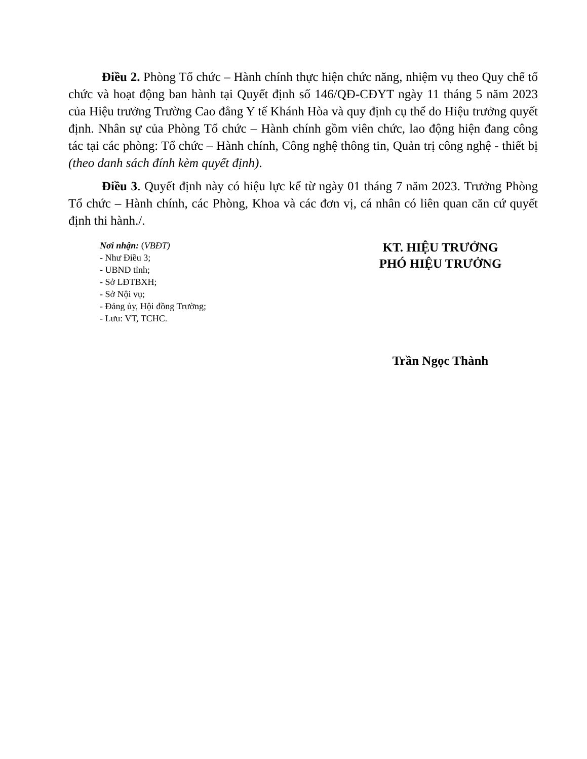Điều 2. Phòng Tổ chức – Hành chính thực hiện chức năng, nhiệm vụ theo Quy chế tổ chức và hoạt động ban hành tại Quyết định số 146/QĐ-CĐYT ngày 11 tháng 5 năm 2023 của Hiệu trưởng Trường Cao đẳng Y tế Khánh Hòa và quy định cụ thể do Hiệu trưởng quyết định. Nhân sự của Phòng Tổ chức – Hành chính gồm viên chức, lao động hiện đang công tác tại các phòng: Tổ chức – Hành chính, Công nghệ thông tin, Quản trị công nghệ - thiết bị (theo danh sách đính kèm quyết định).
Điều 3. Quyết định này có hiệu lực kể từ ngày 01 tháng 7 năm 2023. Trưởng Phòng Tổ chức – Hành chính, các Phòng, Khoa và các đơn vị, cá nhân có liên quan căn cứ quyết định thi hành./.
Nơi nhận: (VBĐT)
- Như Điều 3;
- UBND tỉnh;
- Sở LĐTBXH;
- Sở Nội vụ;
- Đảng ủy, Hội đồng Trường;
- Lưu: VT, TCHC.
KT. HIỆU TRƯỞNG
PHÓ HIỆU TRƯỞNG
Trần Ngọc Thành